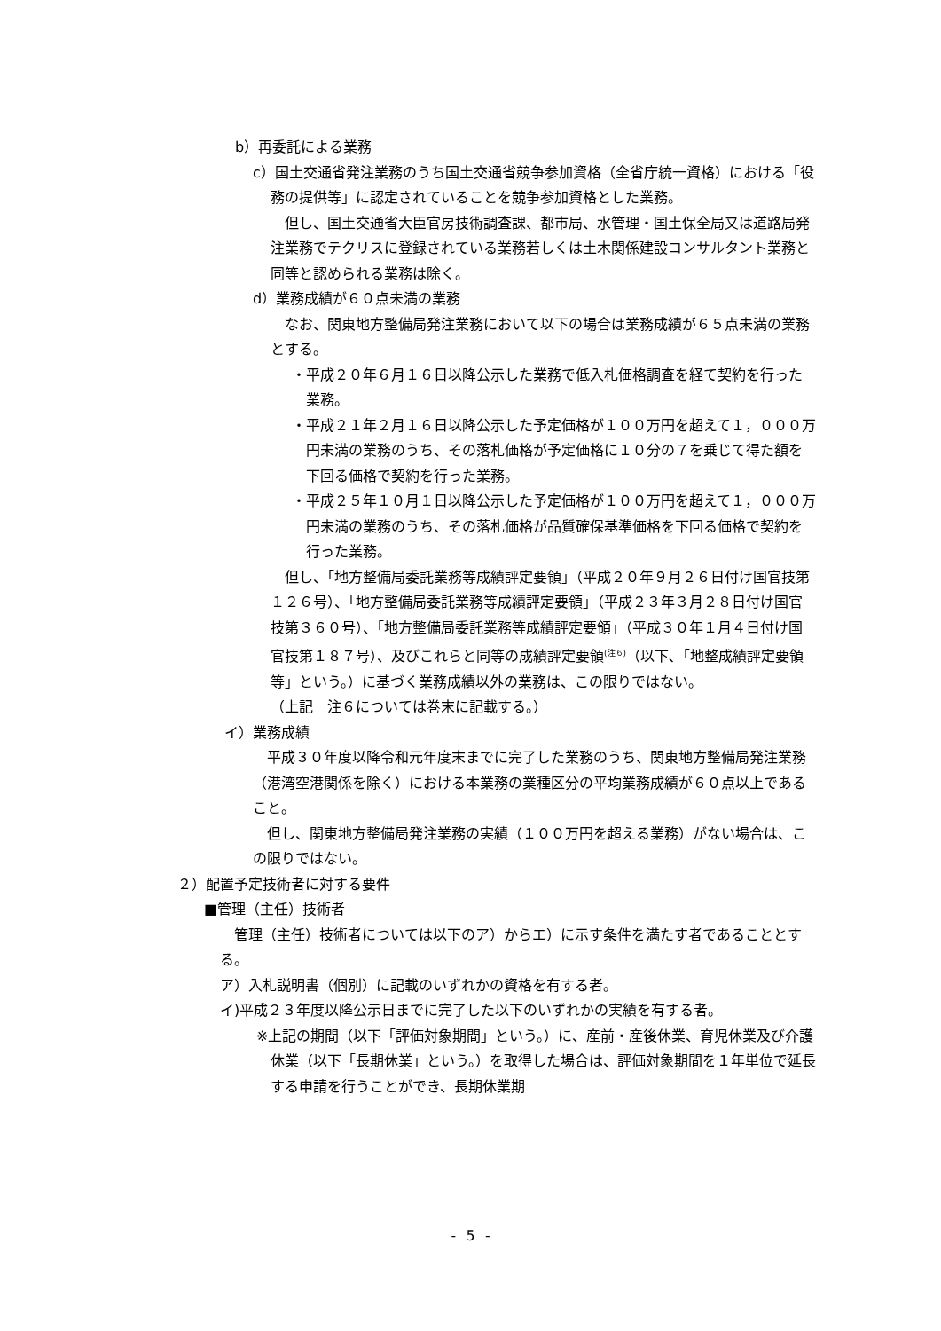b）再委託による業務
c）国土交通省発注業務のうち国土交通省競争参加資格（全省庁統一資格）における「役務の提供等」に認定されていることを競争参加資格とした業務。
但し、国土交通省大臣官房技術調査課、都市局、水管理・国土保全局又は道路局発注業務でテクリスに登録されている業務若しくは土木関係建設コンサルタント業務と同等と認められる業務は除く。
d）業務成績が６０点未満の業務
なお、関東地方整備局発注業務において以下の場合は業務成績が６５点未満の業務とする。
・平成２０年６月１６日以降公示した業務で低入札価格調査を経て契約を行った業務。
・平成２１年２月１６日以降公示した予定価格が１００万円を超えて１，０００万円未満の業務のうち、その落札価格が予定価格に１０分の７を乗じて得た額を下回る価格で契約を行った業務。
・平成２５年１０月１日以降公示した予定価格が１００万円を超えて１，０００万円未満の業務のうち、その落札価格が品質確保基準価格を下回る価格で契約を行った業務。
但し、「地方整備局委託業務等成績評定要領」（平成２０年９月２６日付け国官技第１２６号）、「地方整備局委託業務等成績評定要領」（平成２３年３月２８日付け国官技第３６０号）、「地方整備局委託業務等成績評定要領」（平成３０年１月４日付け国官技第１８７号）、及びこれらと同等の成績評定要領<sup>(注６)</sup>（以下､「地整成績評定要領等」という。）に基づく業務成績以外の業務は、この限りではない。
（上記　注６については巻末に記載する。）
イ）業務成績
平成３０年度以降令和元年度末までに完了した業務のうち、関東地方整備局発注業務（港湾空港関係を除く）における本業務の業種区分の平均業務成績が６０点以上であること。
但し、関東地方整備局発注業務の実績（１００万円を超える業務）がない場合は、この限りではない。
２）配置予定技術者に対する要件
■管理（主任）技術者
管理（主任）技術者については以下のア）からエ）に示す条件を満たす者であることとする。
ア）入札説明書（個別）に記載のいずれかの資格を有する者。
イ)平成２３年度以降公示日までに完了した以下のいずれかの実績を有する者。
※上記の期間（以下「評価対象期間」という。）に、産前・産後休業、育児休業及び介護休業（以下「長期休業」という。）を取得した場合は、評価対象期間を１年単位で延長する申請を行うことができ、長期休業期
- 5 -